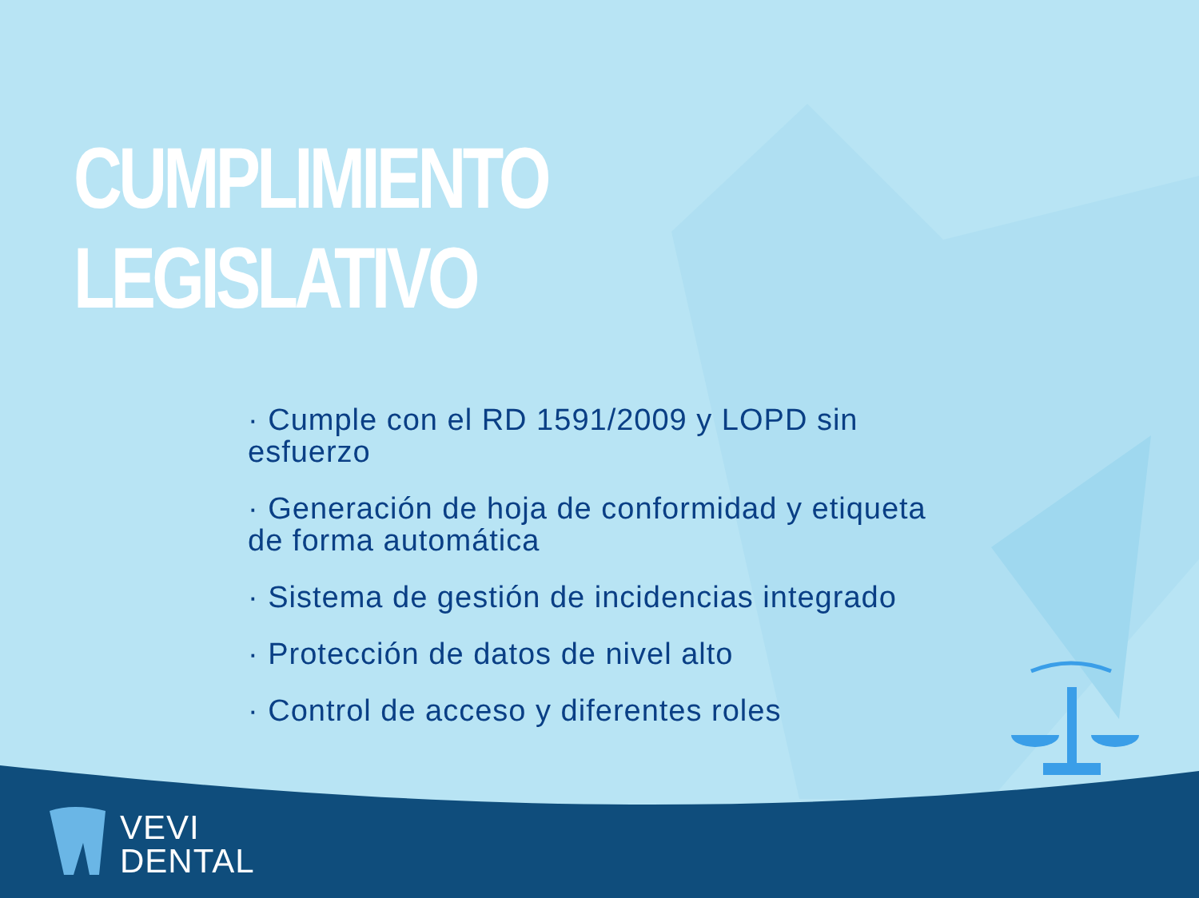CUMPLIMIENTO LEGISLATIVO
· Cumple con el RD 1591/2009 y LOPD sin esfuerzo
· Generación de hoja de conformidad y etiqueta de forma automática
· Sistema de gestión de incidencias integrado
· Protección de datos de nivel alto
· Control de acceso y diferentes roles
VEVI
DENTAL